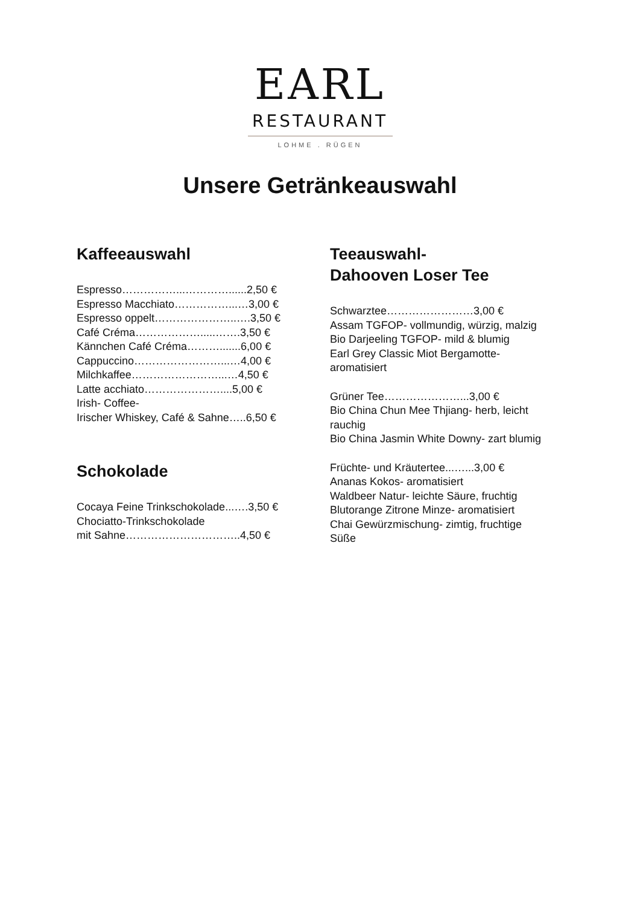EARL
RESTAURANT
LOHME . RÜGEN
Unsere Getränkeauswahl
Kaffeeauswahl
Espresso……………...…………......2,50 €
Espresso Macchiato……………...…3,00 €
Espresso oppelt…………………..….3,50 €
Café Créma……………….....…….3,50 €
Kännchen Café Créma……….......6,00 €
Cappuccino……………………...…4,00 €
Milchkaffee……………………...…4,50 €
Latte acchiato…………………....5,00 €
Irish- Coffee-
Irischer Whiskey, Café & Sahne…..6,50 €
Schokolade
Cocaya Feine Trinkschokolade...….3,50 €
Chociatto-Trinkschokolade
mit Sahne…………………………..4,50 €
Teeauswahl-
Dahooven Loser Tee
Schwarztee……………………3,00 €
Assam TGFOP- vollmundig, würzig, malzig
Bio Darjeeling TGFOP- mild & blumig
Earl Grey Classic Miot Bergamotte-
aromatisiert
Grüner Tee…………………...3,00 €
Bio China Chun Mee Thjiang- herb, leicht
rauchig
Bio China Jasmin White Downy- zart blumig
Früchte- und Kräutertee...…...3,00 €
Ananas Kokos- aromatisiert
Waldbeer Natur- leichte Säure, fruchtig
Blutorange Zitrone Minze- aromatisiert
Chai Gewürzmischung- zimtig, fruchtige
Süße